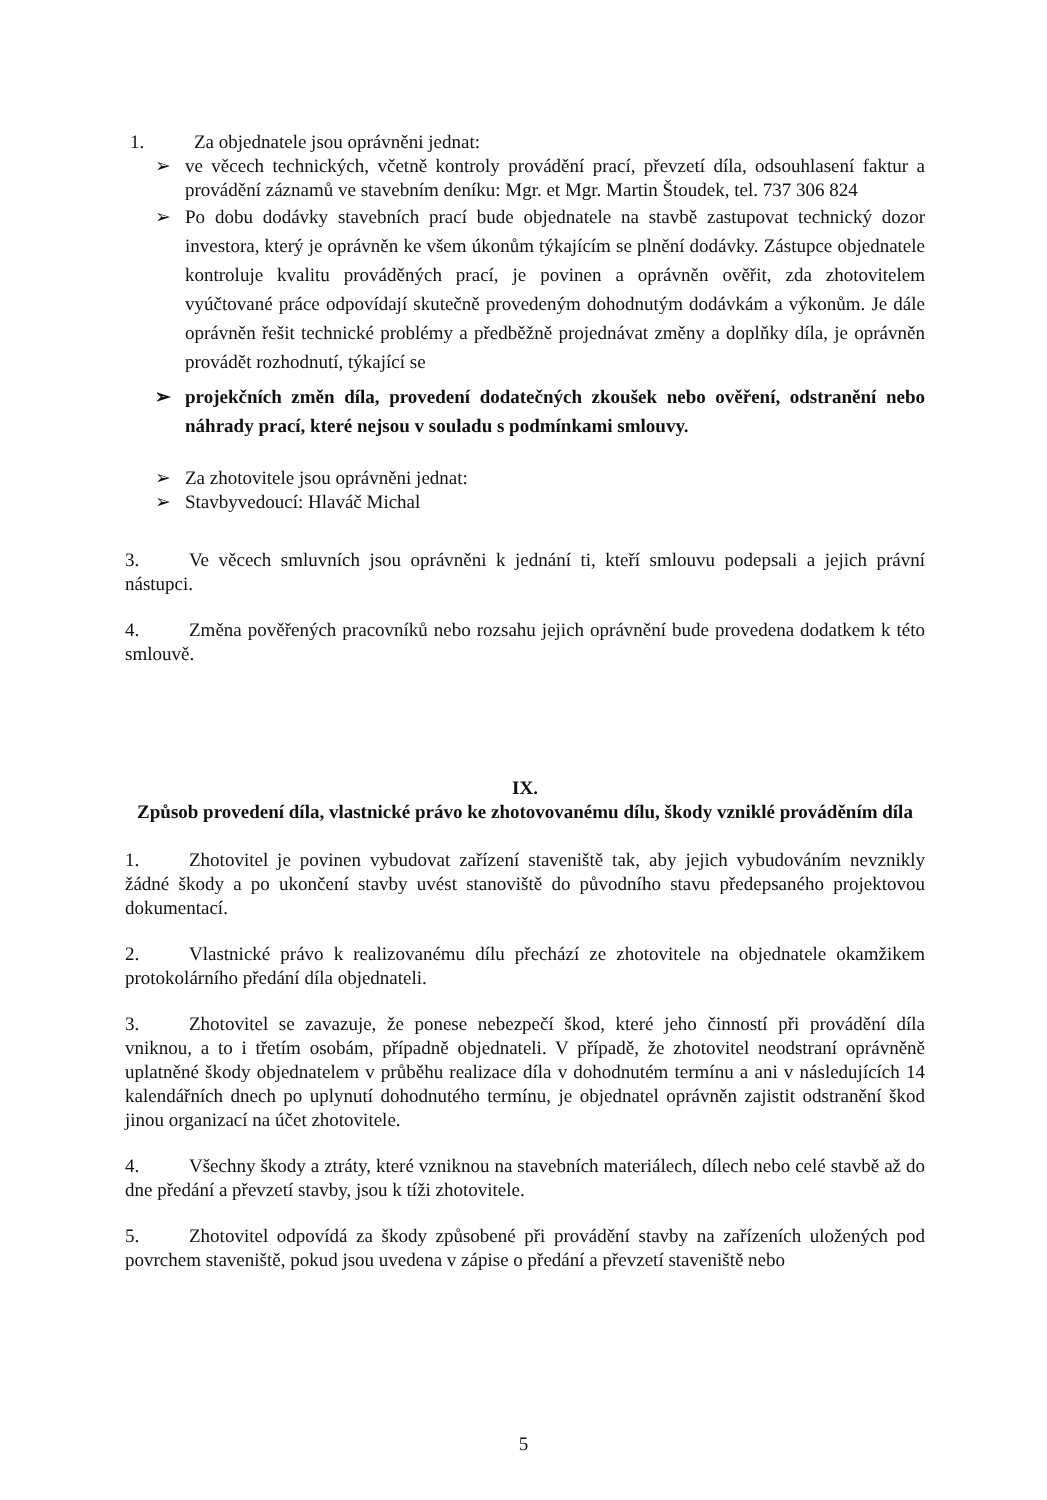1. Za objednatele jsou oprávněni jednat:
➢ ve věcech technických, včetně kontroly provádění prací, převzetí díla, odsouhlasení faktur a provádění záznamů ve stavebním deníku: Mgr. et Mgr. Martin Štoudek, tel. 737 306 824
➢ Po dobu dodávky stavebních prací bude objednatele na stavbě zastupovat technický dozor investora, který je oprávněn ke všem úkonům týkajícím se plnění dodávky. Zástupce objednatele kontroluje kvalitu prováděných prací, je povinen a oprávněn ověřit, zda zhotovitelem vyúčtované práce odpovídají skutečně provedeným dohodnutým dodávkám a výkonům. Je dále oprávněn řešit technické problémy a předběžně projednávat změny a doplňky díla, je oprávněn provádět rozhodnutí, týkající se
➢ projekčních změn díla, provedení dodatečných zkoušek nebo ověření, odstranění nebo náhrady prací, které nejsou v souladu s podmínkami smlouvy.
➢ Za zhotovitele jsou oprávněni jednat:
➢ Stavbyvedoucí: Hlaváč Michal
3. Ve věcech smluvních jsou oprávněni k jednání ti, kteří smlouvu podepsali a jejich právní nástupci.
4. Změna pověřených pracovníků nebo rozsahu jejich oprávnění bude provedena dodatkem k této smlouvě.
IX.
Způsob provedení díla, vlastnické právo ke zhotovovanému dílu, škody vzniklé prováděním díla
1. Zhotovitel je povinen vybudovat zařízení staveniště tak, aby jejich vybudováním nevznikly žádné škody a po ukončení stavby uvést stanoviště do původního stavu předepsaného projektovou dokumentací.
2. Vlastnické právo k realizovanému dílu přechází ze zhotovitele na objednatele okamžikem protokolárního předání díla objednateli.
3. Zhotovitel se zavazuje, že ponese nebezpečí škod, které jeho činností při provádění díla vniknou, a to i třetím osobám, případně objednateli. V případě, že zhotovitel neodstraní oprávněně uplatněné škody objednatelem v průběhu realizace díla v dohodnutém termínu a ani v následujících 14 kalendářních dnech po uplynutí dohodnutého termínu, je objednatel oprávněn zajistit odstranění škod jinou organizací na účet zhotovitele.
4. Všechny škody a ztráty, které vzniknou na stavebních materiálech, dílech nebo celé stavbě až do dne předání a převzetí stavby, jsou k tíži zhotovitele.
5. Zhotovitel odpovídá za škody způsobené při provádění stavby na zařízeních uložených pod povrchem staveniště, pokud jsou uvedena v zápise o předání a převzetí staveniště nebo
5